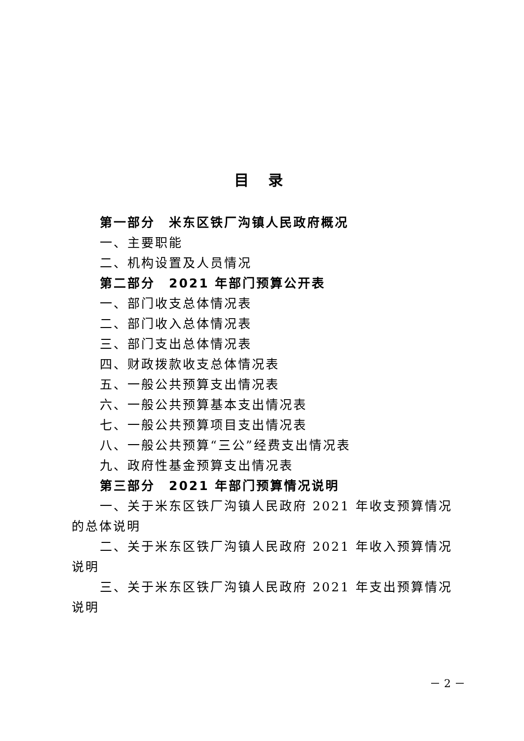目 录
第一部分　米东区铁厂沟镇人民政府概况
一、主要职能
二、机构设置及人员情况
第二部分　2021 年部门预算公开表
一、部门收支总体情况表
二、部门收入总体情况表
三、部门支出总体情况表
四、财政拨款收支总体情况表
五、一般公共预算支出情况表
六、一般公共预算基本支出情况表
七、一般公共预算项目支出情况表
八、一般公共预算“三公”经费支出情况表
九、政府性基金预算支出情况表
第三部分　2021 年部门预算情况说明
一、关于米东区铁厂沟镇人民政府 2021 年收支预算情况的总体说明
二、关于米东区铁厂沟镇人民政府 2021 年收入预算情况说明
三、关于米东区铁厂沟镇人民政府 2021 年支出预算情况说明
－ 2 －